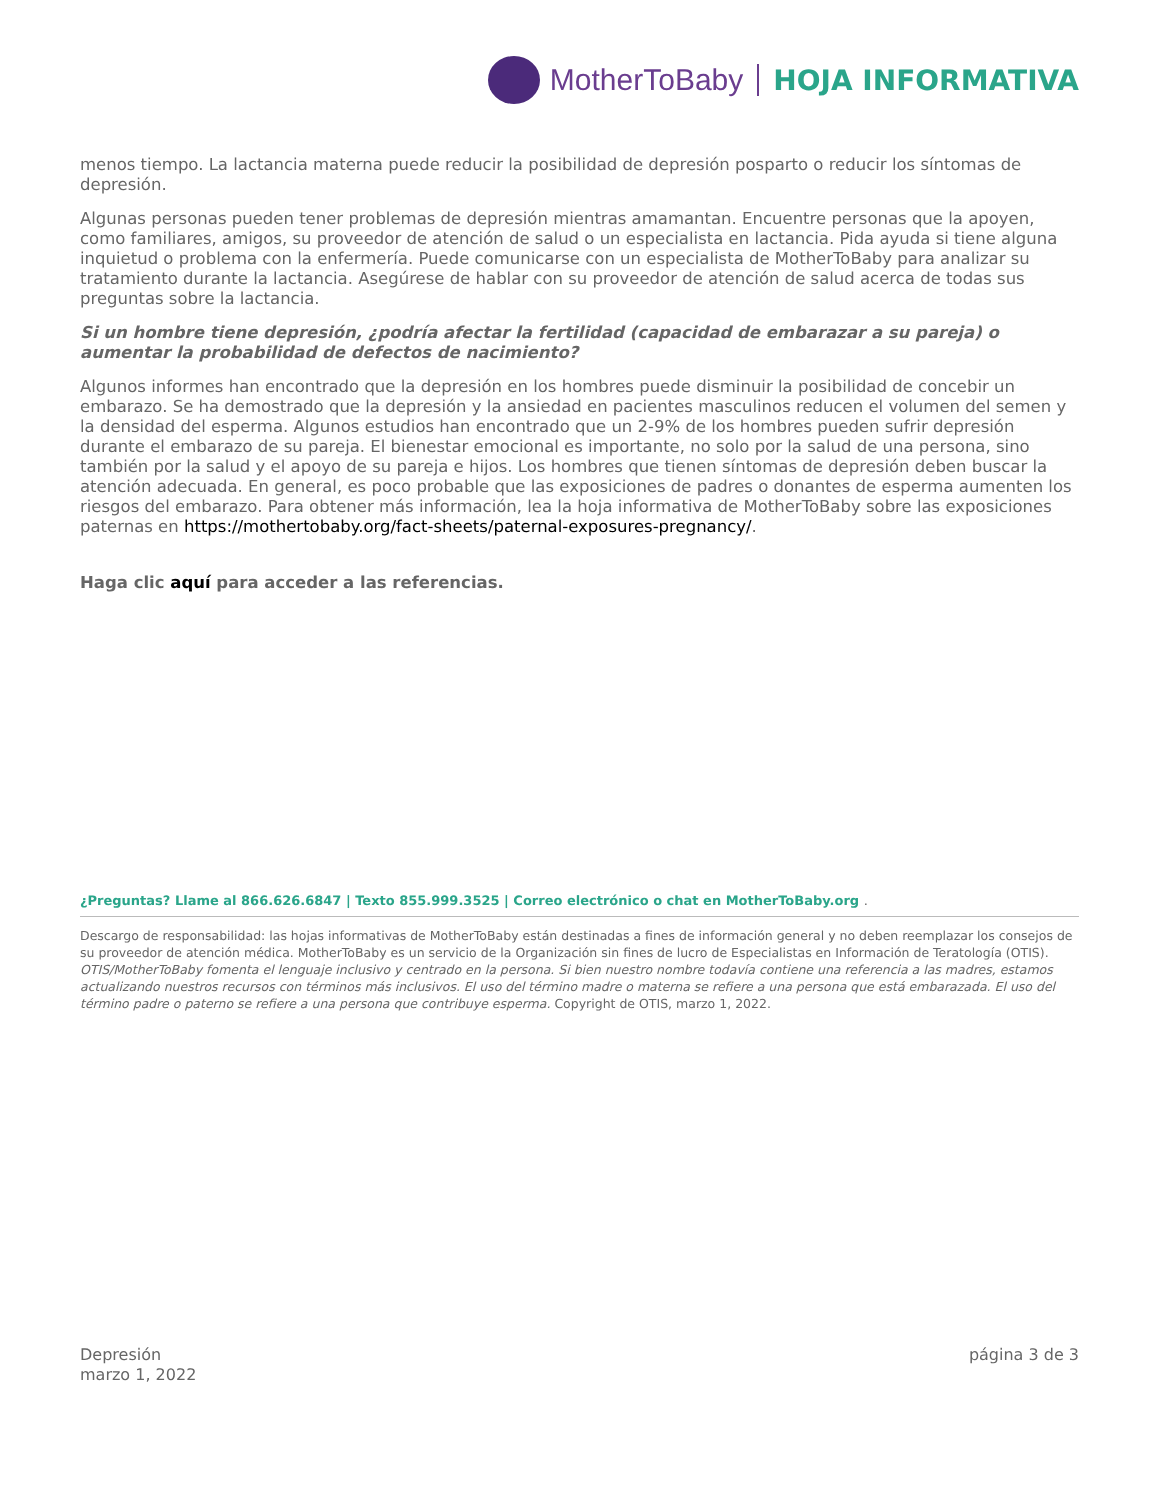MotherToBaby HOJA INFORMATIVA
menos tiempo. La lactancia materna puede reducir la posibilidad de depresión posparto o reducir los síntomas de depresión.
Algunas personas pueden tener problemas de depresión mientras amamantan. Encuentre personas que la apoyen, como familiares, amigos, su proveedor de atención de salud o un especialista en lactancia. Pida ayuda si tiene alguna inquietud o problema con la enfermería. Puede comunicarse con un especialista de MotherToBaby para analizar su tratamiento durante la lactancia. Asegúrese de hablar con su proveedor de atención de salud acerca de todas sus preguntas sobre la lactancia.
Si un hombre tiene depresión, ¿podría afectar la fertilidad (capacidad de embarazar a su pareja) o aumentar la probabilidad de defectos de nacimiento?
Algunos informes han encontrado que la depresión en los hombres puede disminuir la posibilidad de concebir un embarazo. Se ha demostrado que la depresión y la ansiedad en pacientes masculinos reducen el volumen del semen y la densidad del esperma. Algunos estudios han encontrado que un 2-9% de los hombres pueden sufrir depresión durante el embarazo de su pareja. El bienestar emocional es importante, no solo por la salud de una persona, sino también por la salud y el apoyo de su pareja e hijos. Los hombres que tienen síntomas de depresión deben buscar la atención adecuada. En general, es poco probable que las exposiciones de padres o donantes de esperma aumenten los riesgos del embarazo. Para obtener más información, lea la hoja informativa de MotherToBaby sobre las exposiciones paternas en https://mothertobaby.org/fact-sheets/paternal-exposures-pregnancy/.
Haga clic aquí para acceder a las referencias.
¿Preguntas? Llame al 866.626.6847 | Texto 855.999.3525 | Correo electrónico o chat en MotherToBaby.org .
Descargo de responsabilidad: las hojas informativas de MotherToBaby están destinadas a fines de información general y no deben reemplazar los consejos de su proveedor de atención médica. MotherToBaby es un servicio de la Organización sin fines de lucro de Especialistas en Información de Teratología (OTIS). OTIS/MotherToBaby fomenta el lenguaje inclusivo y centrado en la persona. Si bien nuestro nombre todavía contiene una referencia a las madres, estamos actualizando nuestros recursos con términos más inclusivos. El uso del término madre o materna se refiere a una persona que está embarazada. El uso del término padre o paterno se refiere a una persona que contribuye esperma. Copyright de OTIS, marzo 1, 2022.
Depresión
marzo 1, 2022
página 3 de 3